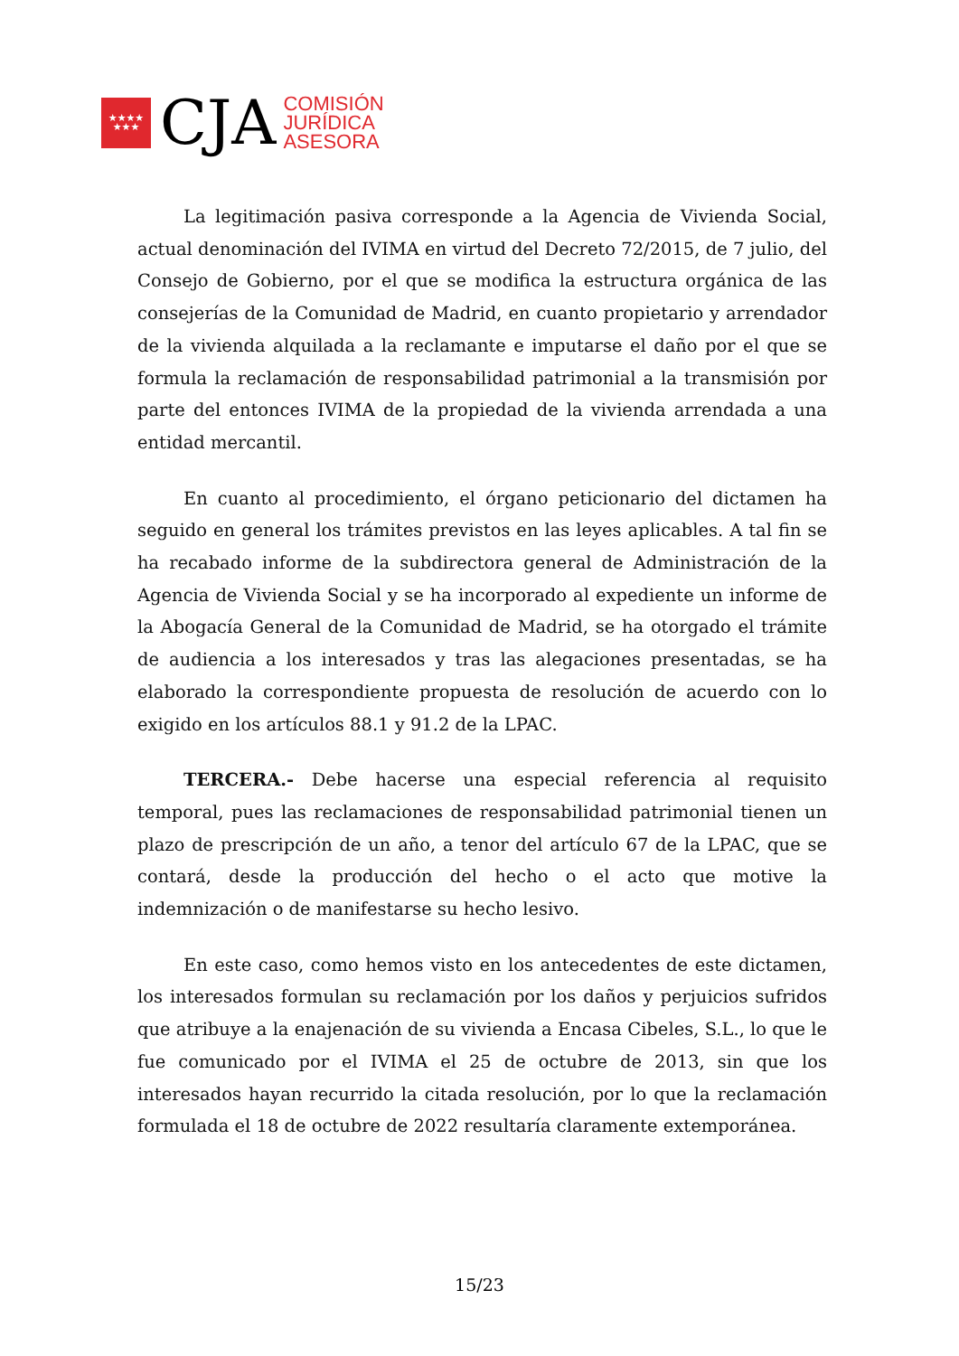★★★★
★★★
CJA
COMISIÓN
JURÍDICA
ASESORA
La legitimación pasiva corresponde a la Agencia de Vivienda Social, actual denominación del IVIMA en virtud del Decreto 72/2015, de 7 julio, del Consejo de Gobierno, por el que se modifica la estructura orgánica de las consejerías de la Comunidad de Madrid, en cuanto propietario y arrendador de la vivienda alquilada a la reclamante e imputarse el daño por el que se formula la reclamación de responsabilidad patrimonial a la transmisión por parte del entonces IVIMA de la propiedad de la vivienda arrendada a una entidad mercantil.
En cuanto al procedimiento, el órgano peticionario del dictamen ha seguido en general los trámites previstos en las leyes aplicables. A tal fin se ha recabado informe de la subdirectora general de Administración de la Agencia de Vivienda Social y se ha incorporado al expediente un informe de la Abogacía General de la Comunidad de Madrid, se ha otorgado el trámite de audiencia a los interesados y tras las alegaciones presentadas, se ha elaborado la correspondiente propuesta de resolución de acuerdo con lo exigido en los artículos 88.1 y 91.2 de la LPAC.
TERCERA.- Debe hacerse una especial referencia al requisito temporal, pues las reclamaciones de responsabilidad patrimonial tienen un plazo de prescripción de un año, a tenor del artículo 67 de la LPAC, que se contará, desde la producción del hecho o el acto que motive la indemnización o de manifestarse su hecho lesivo.
En este caso, como hemos visto en los antecedentes de este dictamen, los interesados formulan su reclamación por los daños y perjuicios sufridos que atribuye a la enajenación de su vivienda a Encasa Cibeles, S.L., lo que le fue comunicado por el IVIMA el 25 de octubre de 2013, sin que los interesados hayan recurrido la citada resolución, por lo que la reclamación formulada el 18 de octubre de 2022 resultaría claramente extemporánea.
15/23